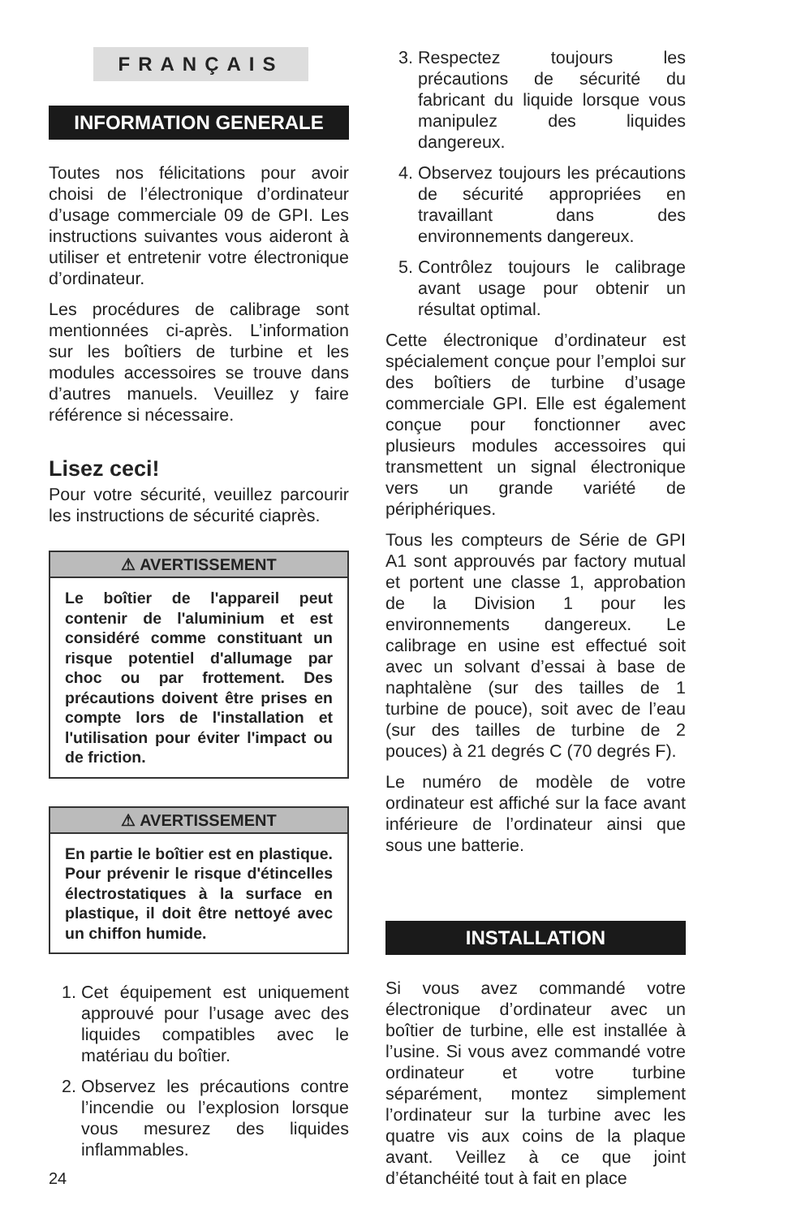FRANÇAIS
INFORMATION GENERALE
Toutes nos félicitations pour avoir choisi de l’électronique d’ordinateur d’usage commerciale 09 de GPI. Les instructions suivantes vous aideront à utiliser et entretenir votre électronique d’ordinateur.
Les procédures de calibrage sont mentionnées ci-après. L’information sur les boîtiers de turbine et les modules accessoires se trouve dans d’autres manuels. Veuillez y faire référence si nécessaire.
Lisez ceci!
Pour votre sécurité, veuillez parcourir les instructions de sécurité ciaprès.
⚠ AVERTISSEMENT
Le boîtier de l'appareil peut contenir de l'aluminium et est considéré comme constituant un risque potentiel d'allumage par choc ou par frottement. Des précautions doivent être prises en compte lors de l'installation et l'utilisation pour éviter l'impact ou de friction.
⚠ AVERTISSEMENT
En partie le boîtier est en plastique. Pour prévenir le risque d'étincelles électrostatiques à la surface en plastique, il doit être nettoyé avec un chiffon humide.
1. Cet équipement est uniquement approuvé pour l’usage avec des liquides compatibles avec le matériau du boîtier.
2. Observez les précautions contre l’incendie ou l’explosion lorsque vous mesurez des liquides inflammables.
3. Respectez toujours les précautions de sécurité du fabricant du liquide lorsque vous manipulez des liquides dangereux.
4. Observez toujours les précautions de sécurité appropriées en travaillant dans des environnements dangereux.
5. Contrôlez toujours le calibrage avant usage pour obtenir un résultat optimal.
Cette électronique d’ordinateur est spécialement conçue pour l’emploi sur des boîtiers de turbine d’usage commerciale GPI. Elle est également conçue pour fonctionner avec plusieurs modules accessoires qui transmettent un signal électronique vers un grande variété de périphériques.
Tous les compteurs de Série de GPI A1 sont approuvés par factory mutual et portent une classe 1, approbation de la Division 1 pour les environnements dangereux. Le calibrage en usine est effectué soit avec un solvant d’essai à base de naphtalène (sur des tailles de 1 turbine de pouce), soit avec de l’eau (sur des tailles de turbine de 2 pouces) à 21 degrés C (70 degrés F).
Le numéro de modèle de votre ordinateur est affiché sur la face avant inférieure de l’ordinateur ainsi que sous une batterie.
INSTALLATION
Si vous avez commandé votre électronique d’ordinateur avec un boîtier de turbine, elle est installée à l’usine. Si vous avez commandé votre ordinateur et votre turbine séparément, montez simplement l’ordinateur sur la turbine avec les quatre vis aux coins de la plaque avant. Veillez à ce que joint d’étanchéité tout à fait en place
24